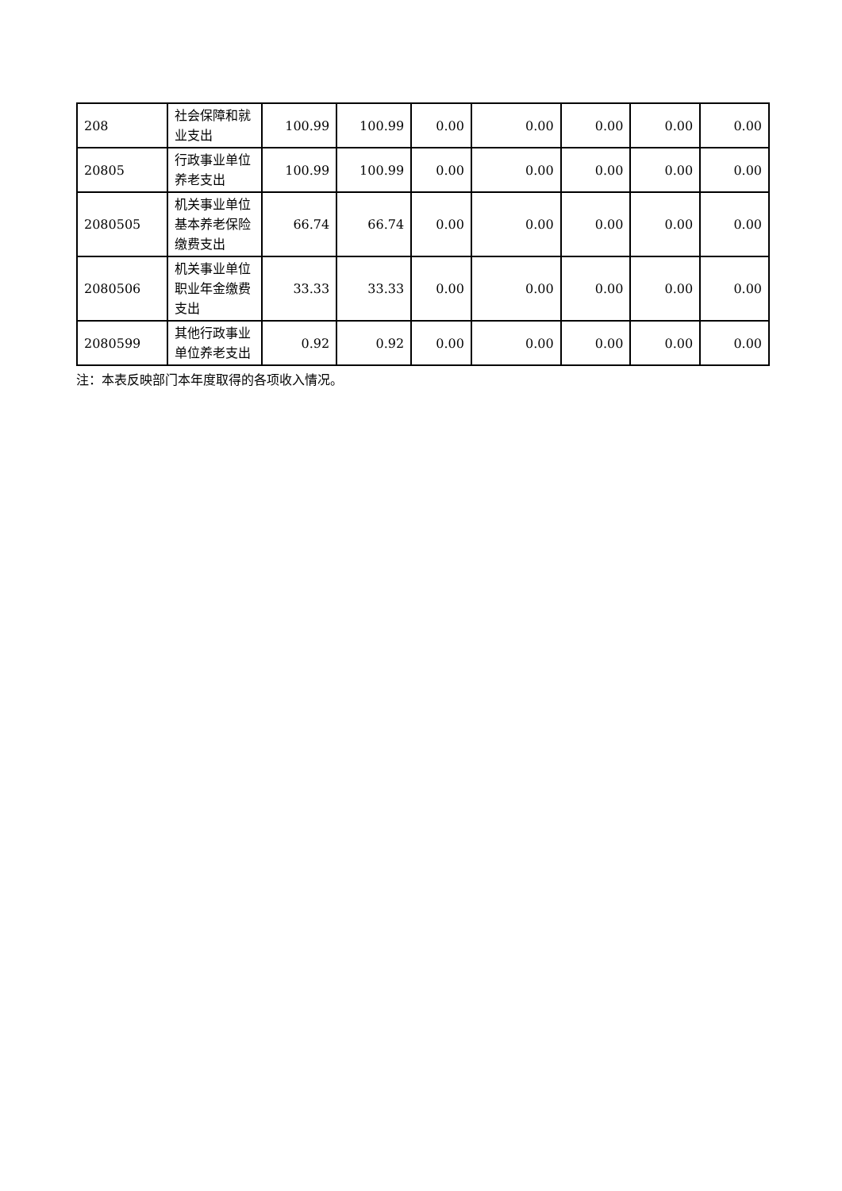| 208 | 社会保障和就业支出 | 100.99 | 100.99 | 0.00 | 0.00 | 0.00 | 0.00 | 0.00 |
| 20805 | 行政事业单位养老支出 | 100.99 | 100.99 | 0.00 | 0.00 | 0.00 | 0.00 | 0.00 |
| 2080505 | 机关事业单位基本养老保险缴费支出 | 66.74 | 66.74 | 0.00 | 0.00 | 0.00 | 0.00 | 0.00 |
| 2080506 | 机关事业单位职业年金缴费支出 | 33.33 | 33.33 | 0.00 | 0.00 | 0.00 | 0.00 | 0.00 |
| 2080599 | 其他行政事业单位养老支出 | 0.92 | 0.92 | 0.00 | 0.00 | 0.00 | 0.00 | 0.00 |
注：本表反映部门本年度取得的各项收入情况。